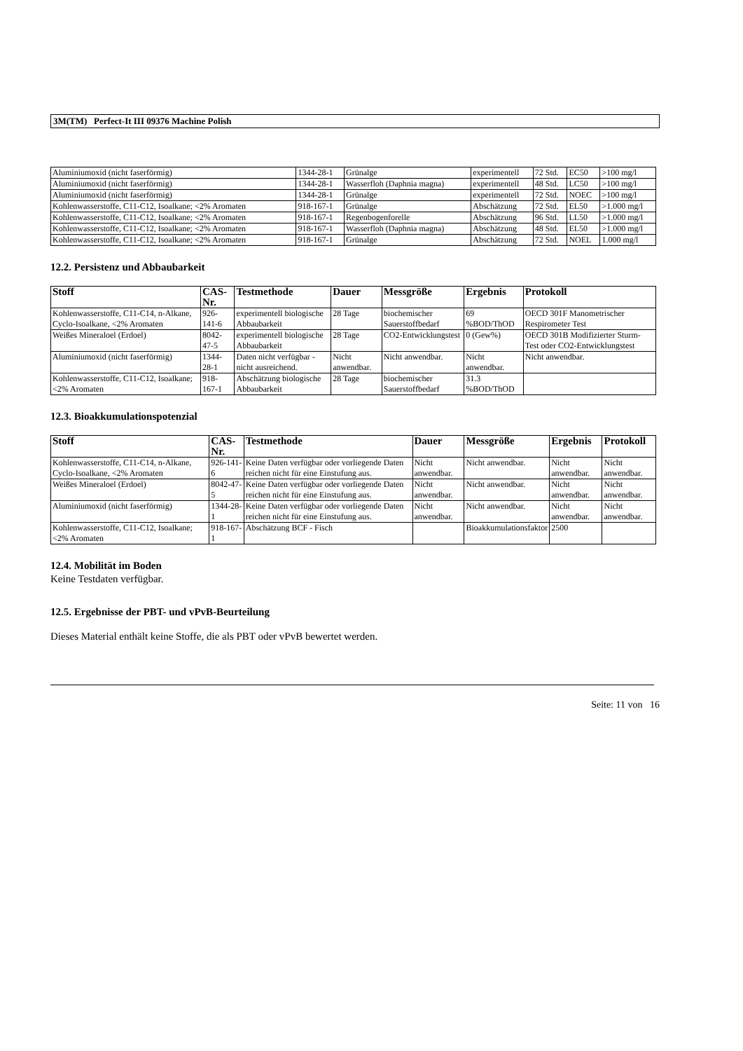3M(TM) Perfect-It III 09376 Machine Polish
| Aluminiumoxid (nicht faserförmig) | 1344-28-1 | Grünalge | experimentell | 72 Std. | EC50 | >100 mg/l |
| Aluminiumoxid (nicht faserförmig) | 1344-28-1 | Wasserfloh (Daphnia magna) | experimentell | 48 Std. | LC50 | >100 mg/l |
| Aluminiumoxid (nicht faserförmig) | 1344-28-1 | Grünalge | experimentell | 72 Std. | NOEC | >100 mg/l |
| Kohlenwasserstoffe, C11-C12, Isoalkane; <2% Aromaten | 918-167-1 | Grünalge | Abschätzung | 72 Std. | EL50 | >1.000 mg/l |
| Kohlenwasserstoffe, C11-C12, Isoalkane; <2% Aromaten | 918-167-1 | Regenbogenforelle | Abschätzung | 96 Std. | LL50 | >1.000 mg/l |
| Kohlenwasserstoffe, C11-C12, Isoalkane; <2% Aromaten | 918-167-1 | Wasserfloh (Daphnia magna) | Abschätzung | 48 Std. | EL50 | >1.000 mg/l |
| Kohlenwasserstoffe, C11-C12, Isoalkane; <2% Aromaten | 918-167-1 | Grünalge | Abschätzung | 72 Std. | NOEL | 1.000 mg/l |
12.2. Persistenz und Abbaubarkeit
| Stoff | CAS-Nr. | Testmethode | Dauer | Messgröße | Ergebnis | Protokoll |
| --- | --- | --- | --- | --- | --- | --- |
| Kohlenwasserstoffe, C11-C14, n-Alkane, Cyclo-Isoalkane, <2% Aromaten | 926-141-6 | experimentell biologische Abbaubarkeit | 28 Tage | biochemischer Sauerstoffbedarf | 69 %BOD/ThOD | OECD 301F Manometrischer Respirometer Test |
| Weißes Mineraloel (Erdoel) | 8042-47-5 | experimentell biologische Abbaubarkeit | 28 Tage | CO2-Entwicklungstest | 0 (Gew%) | OECD 301B Modifizierter Sturm-Test oder CO2-Entwicklungstest |
| Aluminiumoxid (nicht faserförmig) | 1344-28-1 | Daten nicht verfügbar - nicht ausreichend. | Nicht anwendbar. | Nicht anwendbar. | Nicht anwendbar. | Nicht anwendbar. |
| Kohlenwasserstoffe, C11-C12, Isoalkane; <2% Aromaten | 918-167-1 | Abschätzung biologische Abbaubarkeit | 28 Tage | biochemischer Sauerstoffbedarf | 31.3 %BOD/ThOD | |
12.3. Bioakkumulationspotenzial
| Stoff | CAS-Nr. | Testmethode | Dauer | Messgröße | Ergebnis | Protokoll |
| --- | --- | --- | --- | --- | --- | --- |
| Kohlenwasserstoffe, C11-C14, n-Alkane, Cyclo-Isoalkane, <2% Aromaten | 926-141-6 | Keine Daten verfügbar oder vorliegende Daten reichen nicht für eine Einstufung aus. | Nicht anwendbar. | Nicht anwendbar. | Nicht anwendbar. | Nicht anwendbar. |
| Weißes Mineraloel (Erdoel) | 8042-47-5 | Keine Daten verfügbar oder vorliegende Daten reichen nicht für eine Einstufung aus. | Nicht anwendbar. | Nicht anwendbar. | Nicht anwendbar. | Nicht anwendbar. |
| Aluminiumoxid (nicht faserförmig) | 1344-28-1 | Keine Daten verfügbar oder vorliegende Daten reichen nicht für eine Einstufung aus. | Nicht anwendbar. | Nicht anwendbar. | Nicht anwendbar. | Nicht anwendbar. |
| Kohlenwasserstoffe, C11-C12, Isoalkane; <2% Aromaten | 918-167-1 | Abschätzung BCF - Fisch | | Bioakkumulationsfaktor | 2500 | |
12.4. Mobilität im Boden
Keine Testdaten verfügbar.
12.5. Ergebnisse der PBT- und vPvB-Beurteilung
Dieses Material enthält keine Stoffe, die als PBT oder vPvB bewertet werden.
Seite: 11 von 16